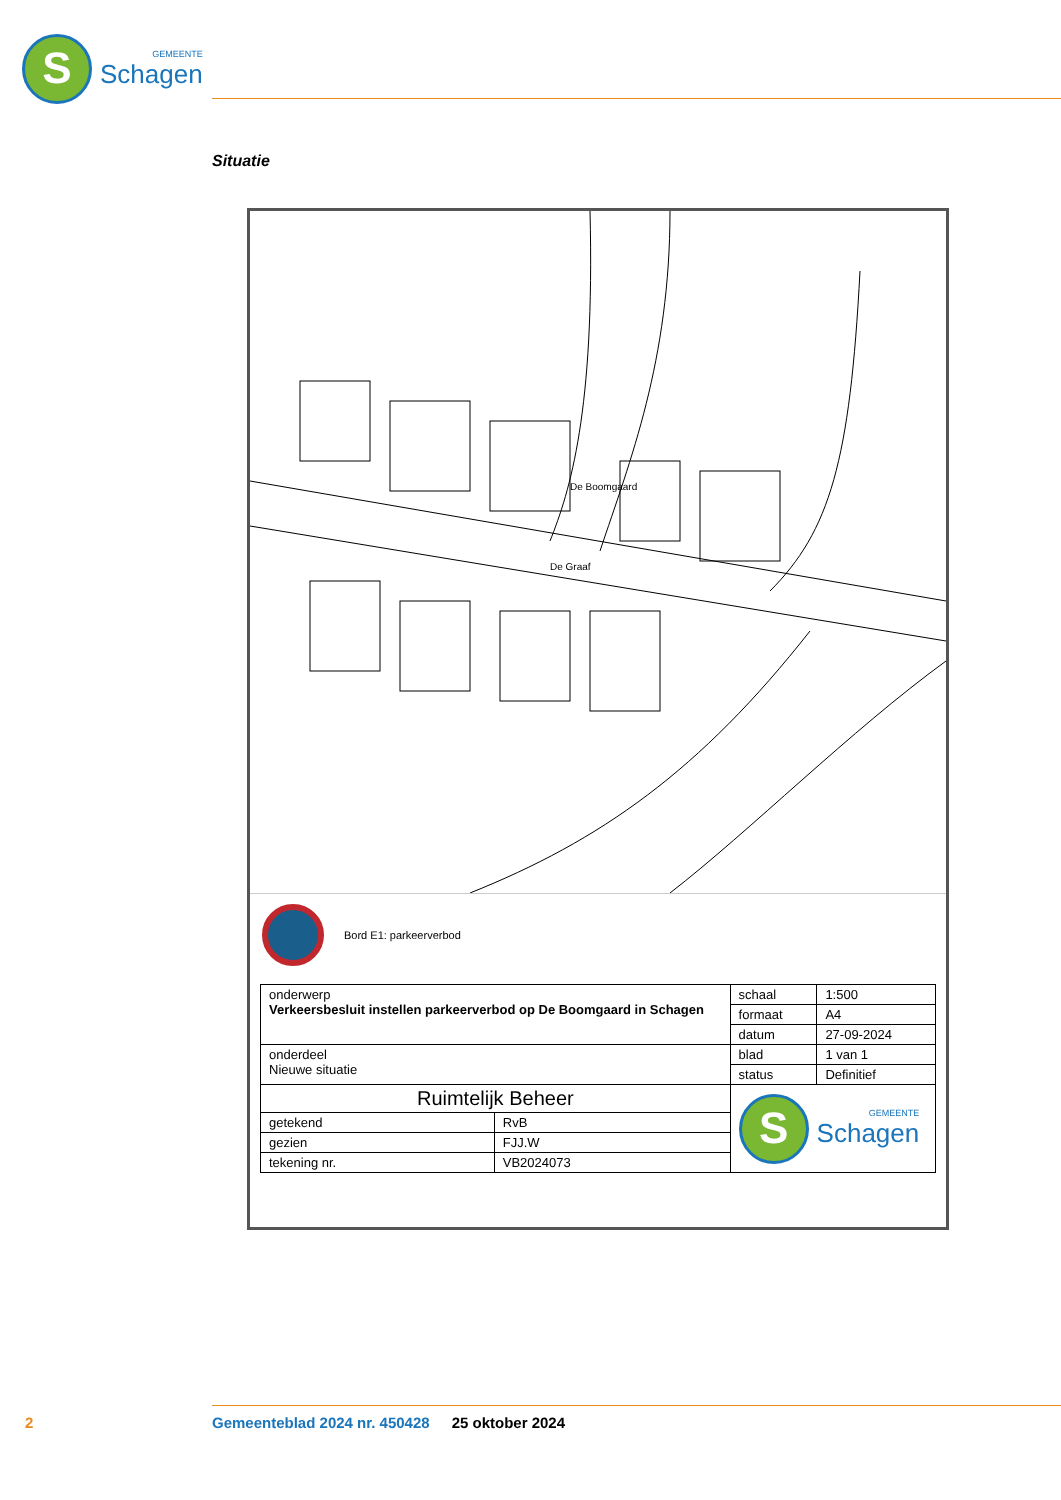S
GEMEENTE
Schagen
Situatie
De Graaf
De Boomgaard
Bord E1: parkeerverbod
| onderwerp Verkeersbesluit instellen parkeerverbod op De Boomgaard in Schagen | | schaal | 1:500 |
| | | formaat | A4 |
| | | datum | 27-09-2024 |
| onderdeel Nieuwe situatie | | blad | 1 van 1 |
| | | status | Definitief |
| | | S GEMEENTE Schagen | |
| Ruimtelijk Beheer | | | |
| getekend | RvB | | |
| gezien | FJJ.W | | |
| tekening nr. | VB2024073 | | |
2 Gemeenteblad 2024 nr. 450428 25 oktober 2024